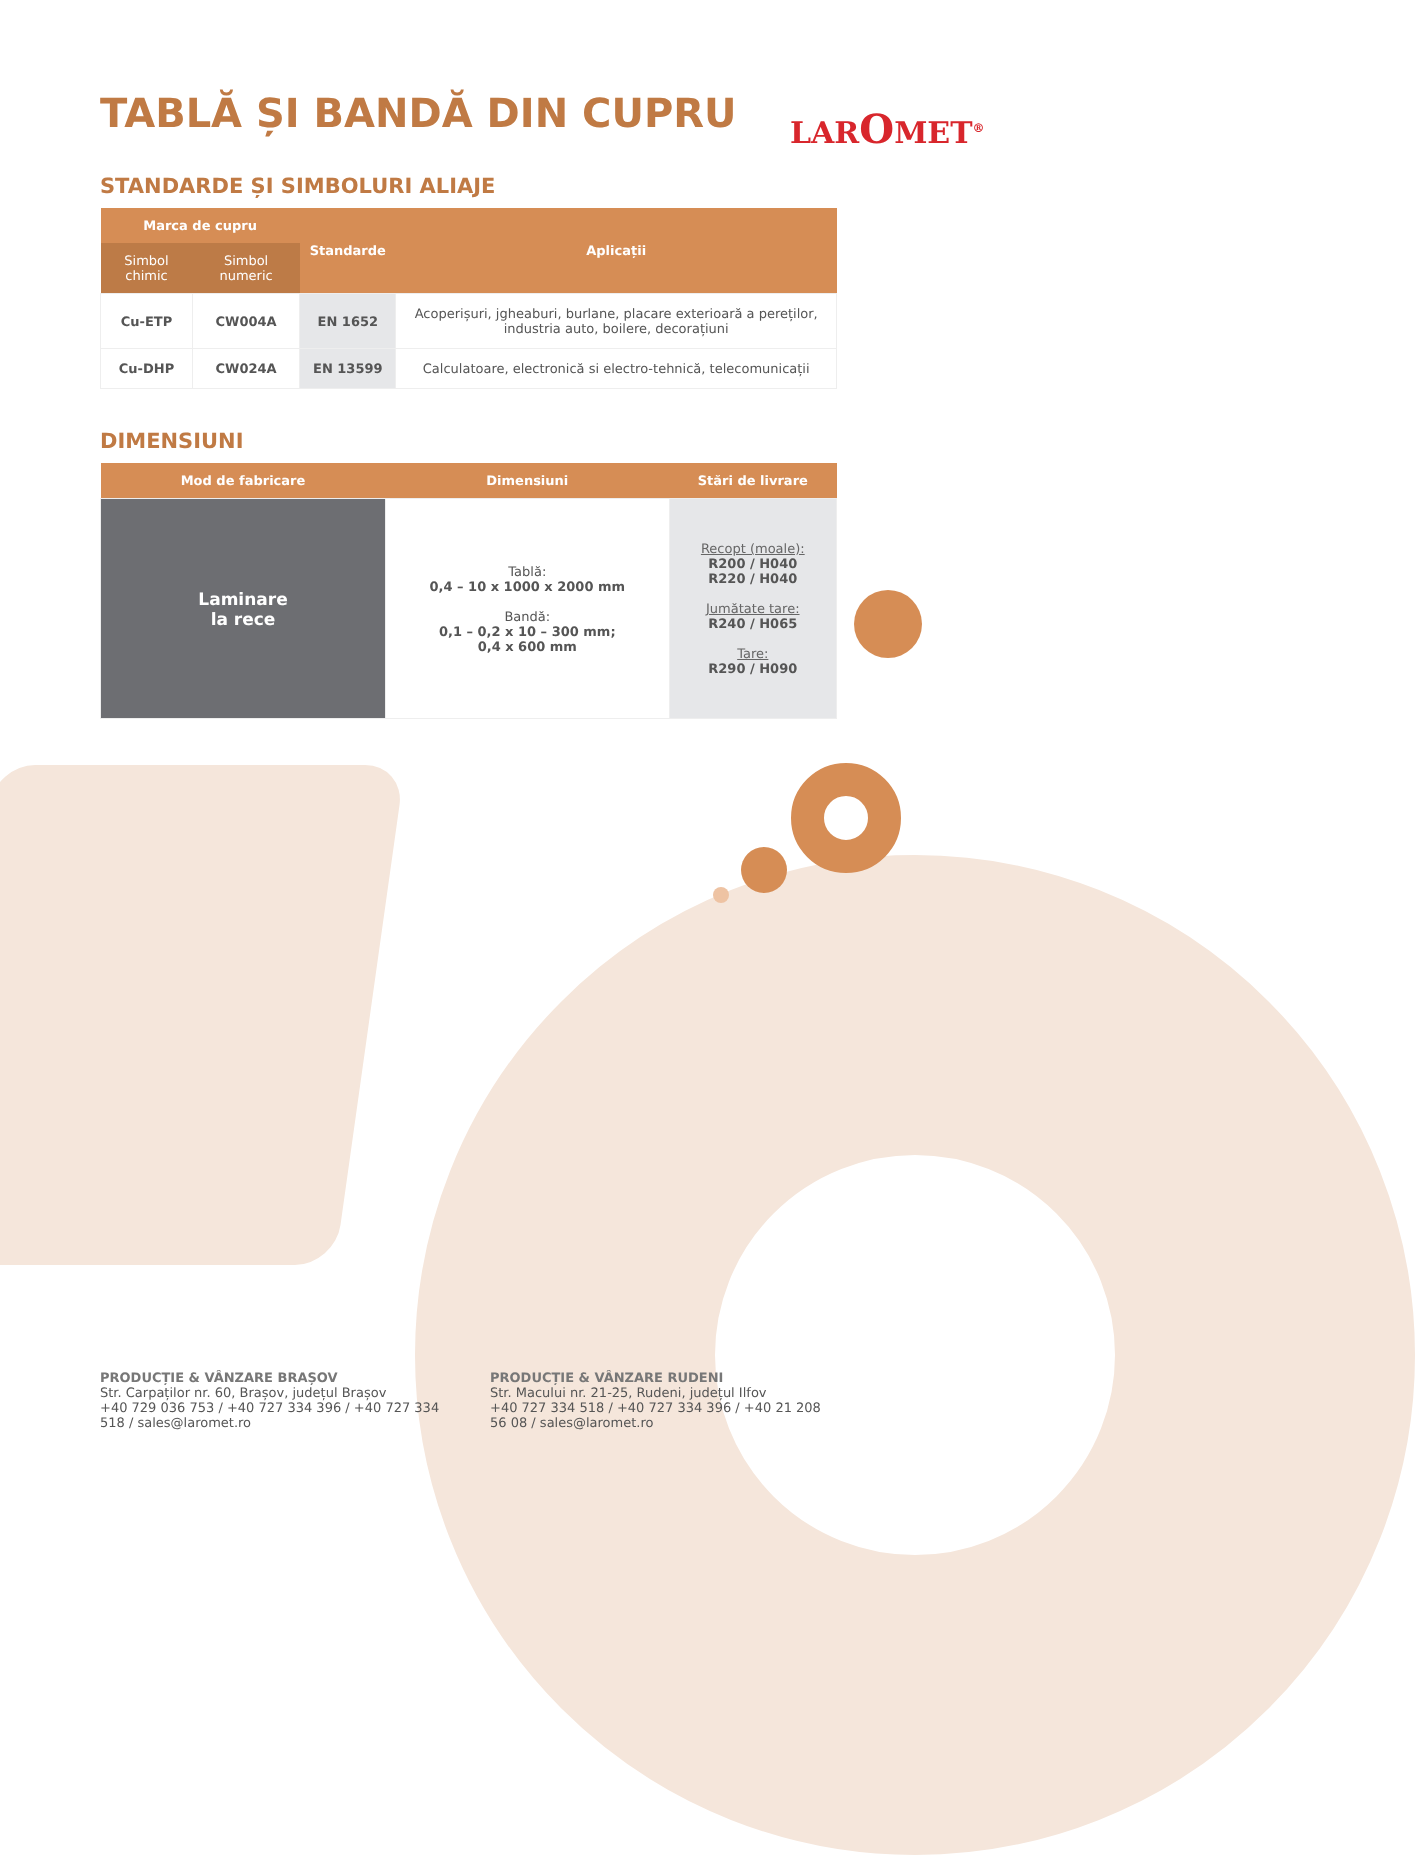LAROMET<sup>®</sup>
TABLĂ ȘI BANDĂ DIN CUPRU
STANDARDE ȘI SIMBOLURI ALIAJE
| Marca de cupru | | Standarde | Aplicații |
| --- | --- | --- | --- |
| Simbol chimic | Simbol numeric | | |
| Cu-ETP | CW004A | EN 1652 | Acoperișuri, jgheaburi, burlane, placare exterioară a pereților, industria auto, boilere, decorațiuni |
| Cu-DHP | CW024A | EN 13599 | Calculatoare, electronică si electro-tehnică, telecomunicații |
DIMENSIUNI
| Mod de fabricare | Dimensiuni | Stări de livrare |
| --- | --- | --- |
| Laminare la rece | Tablă: 0,4 – 10 x 1000 x 2000 mm Bandă: 0,1 – 0,2 x 10 – 300 mm; 0,4 x 600 mm | Recopt (moale): R200 / H040 R220 / H040 Jumătate tare: R240 / H065 Tare: R290 / H090 |
PRODUCȚIE & VÂNZARE BRAȘOV
Str. Carpaților nr. 60, Brașov, județul Brașov
+40 729 036 753 / +40 727 334 396 / +40 727 334 518 / sales@laromet.ro
PRODUCȚIE & VÂNZARE RUDENI
Str. Macului nr. 21-25, Rudeni, județul Ilfov
+40 727 334 518 / +40 727 334 396 / +40 21 208 56 08 / sales@laromet.ro